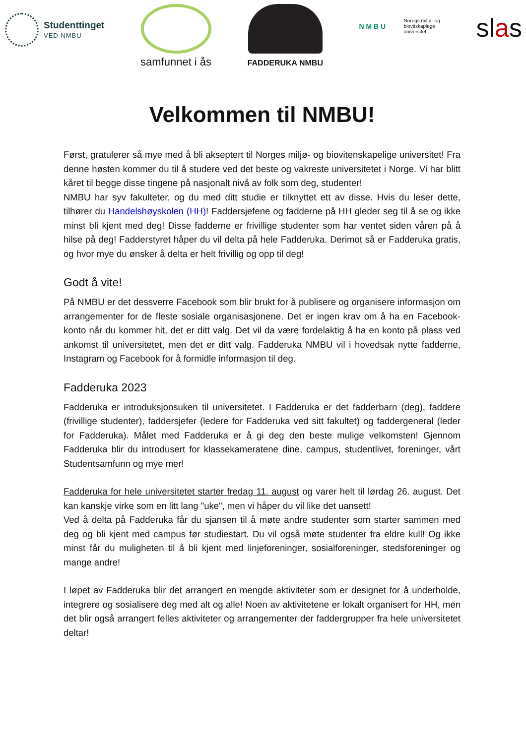Studenttinget
VED NMBU
samfunnet i ås
FADDERUKA NMBU
N M B U
Noregs miljø- og
biovitskaplege
universitet
slas
Velkommen til NMBU!
Først, gratulerer så mye med å bli akseptert til Norges miljø- og biovitenskapelige universitet! Fra denne høsten kommer du til å studere ved det beste og vakreste universitetet i Norge. Vi har blitt kåret til begge disse tingene på nasjonalt nivå av folk som deg, studenter!
NMBU har syv fakulteter, og du med ditt studie er tilknyttet ett av disse. Hvis du leser dette, tilhører du Handelshøyskolen (HH)! Faddersjefene og fadderne på HH gleder seg til å se og ikke minst bli kjent med deg! Disse fadderne er frivillige studenter som har ventet siden våren på å hilse på deg! Fadderstyret håper du vil delta på hele Fadderuka. Derimot så er Fadderuka gratis, og hvor mye du ønsker å delta er helt frivillig og opp til deg!
Godt å vite!
På NMBU er det dessverre Facebook som blir brukt for å publisere og organisere informasjon om arrangementer for de fleste sosiale organisasjonene. Det er ingen krav om å ha en Facebook-konto når du kommer hit, det er ditt valg. Det vil da være fordelaktig å ha en konto på plass ved ankomst til universitetet, men det er ditt valg. Fadderuka NMBU vil i hovedsak nytte fadderne, Instagram og Facebook for å formidle informasjon til deg.
Fadderuka 2023
Fadderuka er introduksjonsuken til universitetet. I Fadderuka er det fadderbarn (deg), faddere (frivillige studenter), faddersjefer (ledere for Fadderuka ved sitt fakultet) og faddergeneral (leder for Fadderuka). Målet med Fadderuka er å gi deg den beste mulige velkomsten! Gjennom Fadderuka blir du introdusert for klassekameratene dine, campus, studentlivet, foreninger, vårt Studentsamfunn og mye mer!
Fadderuka for hele universitetet starter fredag 11. august og varer helt til lørdag 26. august. Det kan kanskje virke som en litt lang "uke", men vi håper du vil like det uansett!
Ved å delta på Fadderuka får du sjansen til å møte andre studenter som starter sammen med deg og bli kjent med campus før studiestart. Du vil også møte studenter fra eldre kull! Og ikke minst får du muligheten til å bli kjent med linjeforeninger, sosialforeninger, stedsforeninger og mange andre!
I løpet av Fadderuka blir det arrangert en mengde aktiviteter som er designet for å underholde, integrere og sosialisere deg med alt og alle! Noen av aktivitetene er lokalt organisert for HH, men det blir også arrangert felles aktiviteter og arrangementer der faddergrupper fra hele universitetet deltar!